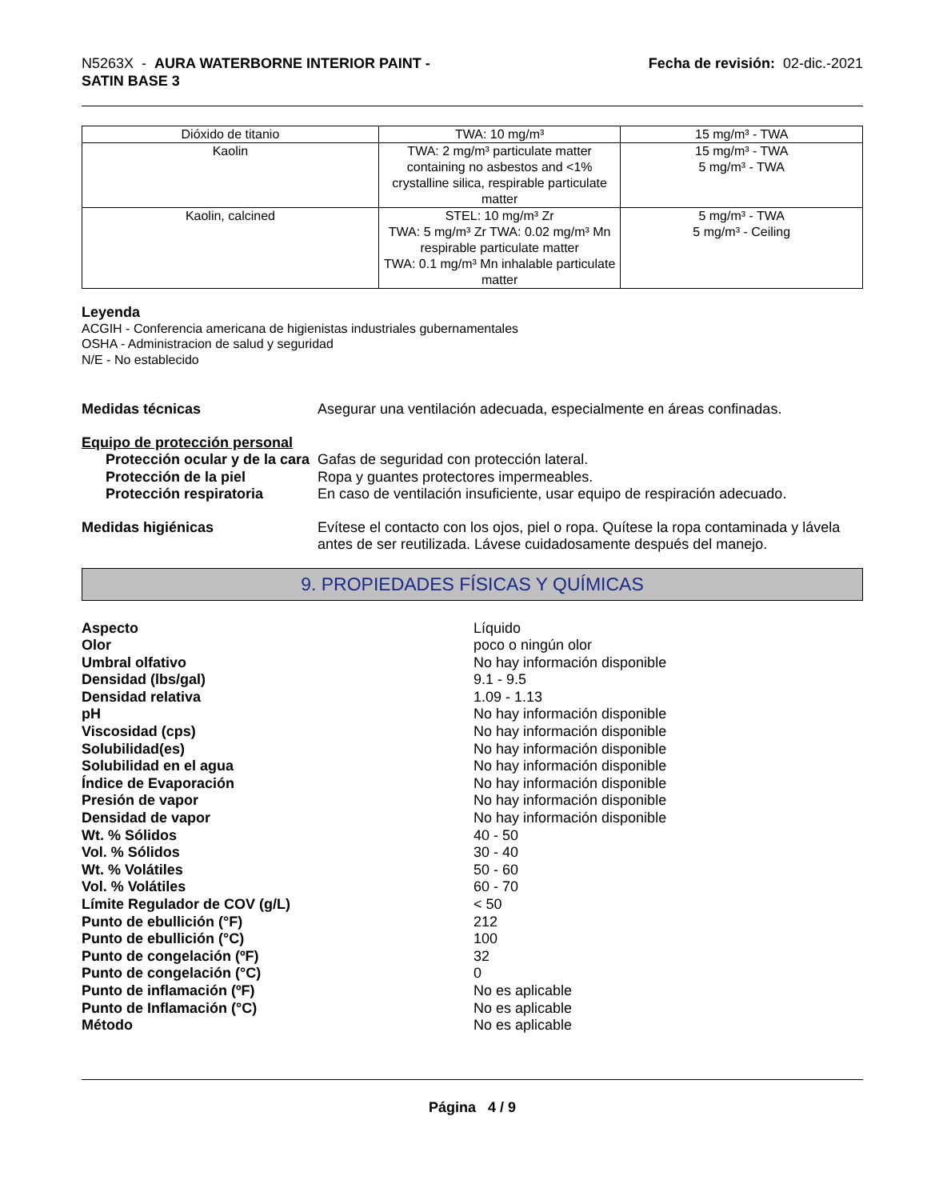N5263X - AURA WATERBORNE INTERIOR PAINT -
SATIN BASE 3
Fecha de revisión: 02-dic.-2021
| Dióxido de titanio | TWA: 10 mg/m³ | 15 mg/m³ - TWA |
| Kaolin | TWA: 2 mg/m³ particulate matter containing no asbestos and <1% crystalline silica, respirable particulate matter | 15 mg/m³ - TWA 5 mg/m³ - TWA |
| Kaolin, calcined | STEL: 10 mg/m³ Zr TWA: 5 mg/m³ Zr TWA: 0.02 mg/m³ Mn respirable particulate matter TWA: 0.1 mg/m³ Mn inhalable particulate matter | 5 mg/m³ - TWA 5 mg/m³ - Ceiling |
Leyenda
ACGIH - Conferencia americana de higienistas industriales gubernamentales
OSHA - Administracion de salud y seguridad
N/E - No establecido
Medidas técnicas Asegurar una ventilación adecuada, especialmente en áreas confinadas.
Equipo de protección personal
Protección ocular y de la cara
Gafas de seguridad con protección lateral.
Protección de la piel Ropa y guantes protectores impermeables.
Protección respiratoria En caso de ventilación insuficiente, usar equipo de respiración adecuado.
Medidas higiénicas Evítese el contacto con los ojos, piel o ropa. Quítese la ropa contaminada y lávela antes de ser reutilizada. Lávese cuidadosamente después del manejo.
9. PROPIEDADES FÍSICAS Y QUÍMICAS
| Aspecto | Líquido |
| Olor | poco o ningún olor |
| Umbral olfativo | No hay información disponible |
| Densidad (lbs/gal) | 9.1 - 9.5 |
| Densidad relativa | 1.09 - 1.13 |
| pH | No hay información disponible |
| Viscosidad (cps) | No hay información disponible |
| Solubilidad(es) | No hay información disponible |
| Solubilidad en el agua | No hay información disponible |
| Índice de Evaporación | No hay información disponible |
| Presión de vapor | No hay información disponible |
| Densidad de vapor | No hay información disponible |
| Wt. % Sólidos | 40 - 50 |
| Vol. % Sólidos | 30 - 40 |
| Wt. % Volátiles | 50 - 60 |
| Vol. % Volátiles | 60 - 70 |
| Límite Regulador de COV (g/L) | < 50 |
| Punto de ebullición (°F) | 212 |
| Punto de ebullición (°C) | 100 |
| Punto de congelación (ºF) | 32 |
| Punto de congelación (°C) | 0 |
| Punto de inflamación (ºF) | No es aplicable |
| Punto de Inflamación (°C) | No es aplicable |
| Método | No es aplicable |
Página 4 / 9